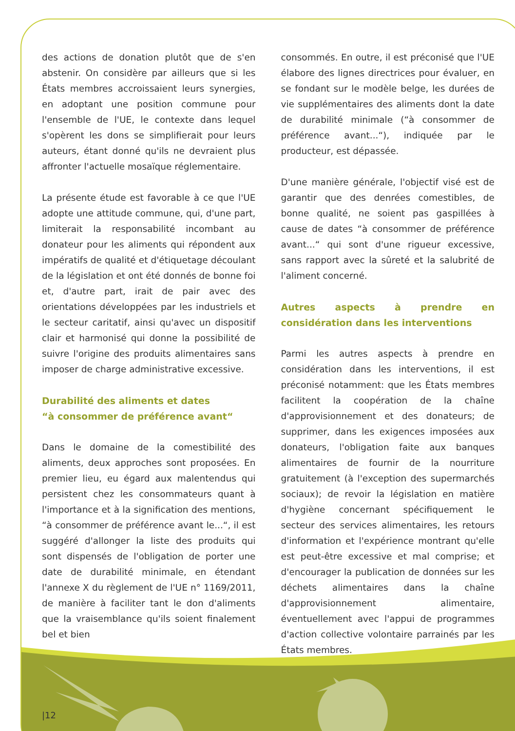des actions de donation plutôt que de s'en abstenir. On considère par ailleurs que si les États membres accroissaient leurs synergies, en adoptant une position commune pour l'ensemble de l'UE, le contexte dans lequel s'opèrent les dons se simplifierait pour leurs auteurs, étant donné qu'ils ne devraient plus affronter l'actuelle mosaïque réglementaire.
La présente étude est favorable à ce que l'UE adopte une attitude commune, qui, d'une part, limiterait la responsabilité incombant au donateur pour les aliments qui répondent aux impératifs de qualité et d'étiquetage découlant de la législation et ont été donnés de bonne foi et, d'autre part, irait de pair avec des orientations développées par les industriels et le secteur caritatif, ainsi qu'avec un dispositif clair et harmonisé qui donne la possibilité de suivre l'origine des produits alimentaires sans imposer de charge administrative excessive.
Durabilité des aliments et dates
“à consommer de préférence avant“
Dans le domaine de la comestibilité des aliments, deux approches sont proposées. En premier lieu, eu égard aux malentendus qui persistent chez les consommateurs quant à l'importance et à la signification des mentions, “à consommer de préférence avant le...“, il est suggéré d'allonger la liste des produits qui sont dispensés de l'obligation de porter une date de durabilité minimale, en étendant l'annexe X du règlement de l'UE n° 1169/2011, de manière à faciliter tant le don d'aliments que la vraisemblance qu'ils soient finalement bel et bien
consommés. En outre, il est préconisé que l'UE élabore des lignes directrices pour évaluer, en se fondant sur le modèle belge, les durées de vie supplémentaires des aliments dont la date de durabilité minimale (“à consommer de préférence avant...“), indiquée par le producteur, est dépassée.
D'une manière générale, l'objectif visé est de garantir que des denrées comestibles, de bonne qualité, ne soient pas gaspillées à cause de dates “à consommer de préférence avant...“ qui sont d'une rigueur excessive, sans rapport avec la sûreté et la salubrité de l'aliment concerné.
Autres aspects à prendre en considération dans les interventions
Parmi les autres aspects à prendre en considération dans les interventions, il est préconisé notamment: que les États membres facilitent la coopération de la chaîne d'approvisionnement et des donateurs; de supprimer, dans les exigences imposées aux donateurs, l'obligation faite aux banques alimentaires de fournir de la nourriture gratuitement (à l'exception des supermarchés sociaux); de revoir la législation en matière d'hygiène concernant spécifiquement le secteur des services alimentaires, les retours d'information et l'expérience montrant qu'elle est peut-être excessive et mal comprise; et d'encourager la publication de données sur les déchets alimentaires dans la chaîne d'approvisionnement alimentaire, éventuellement avec l'appui de programmes d'action collective volontaire parrainés par les États membres.
|12